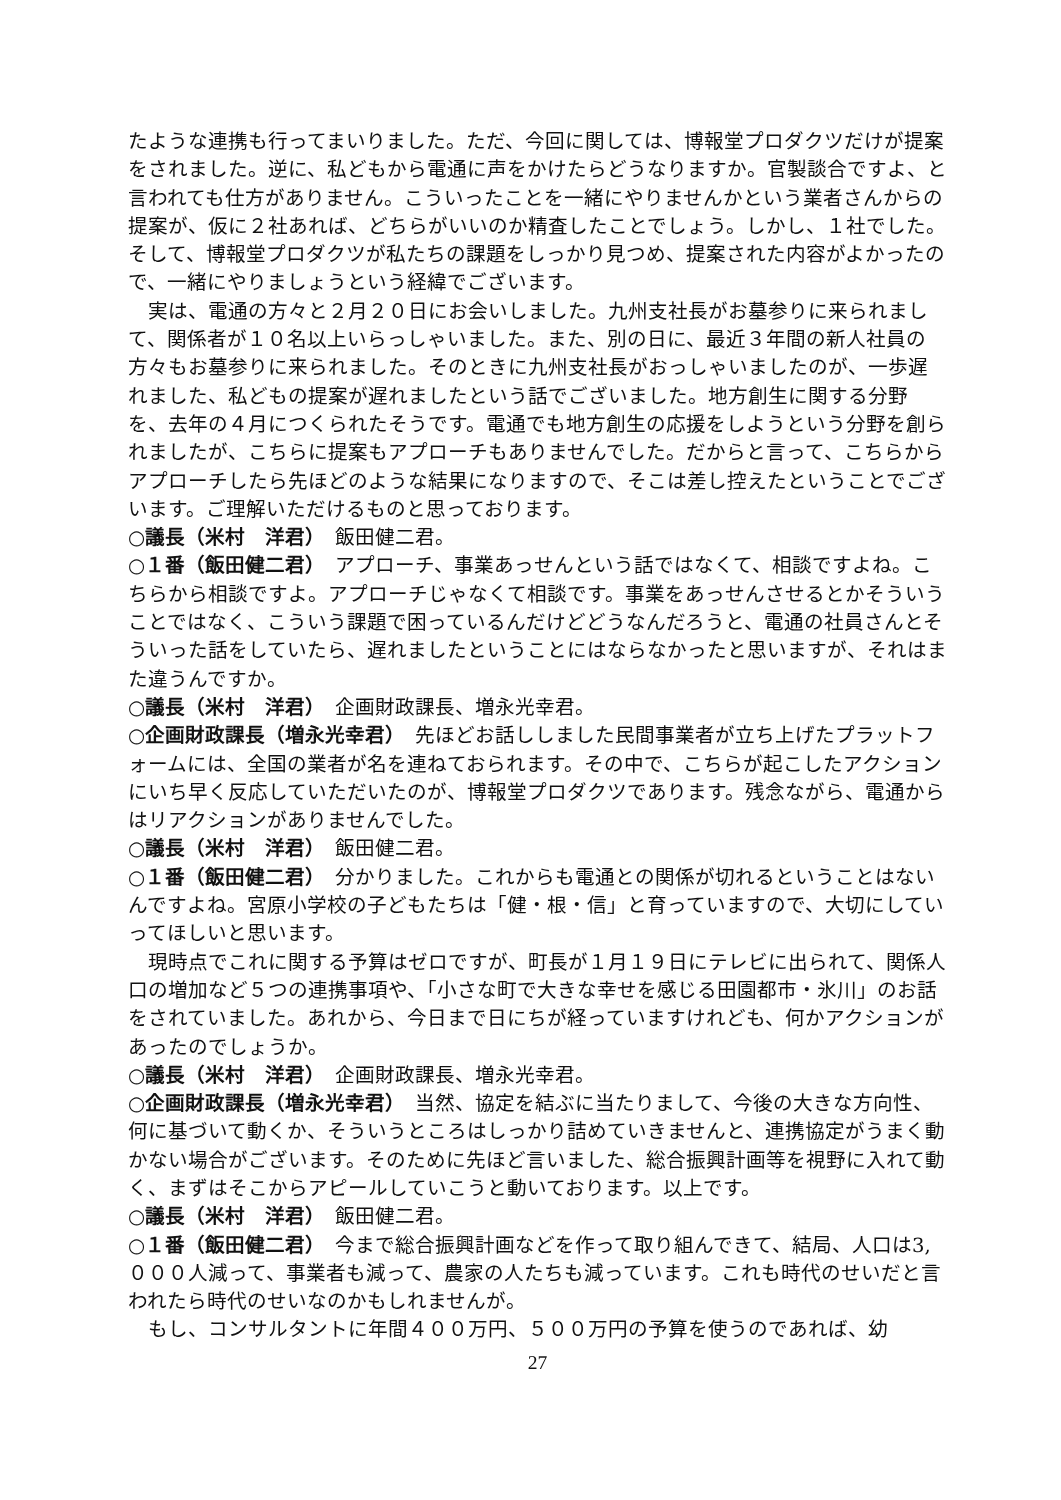たような連携も行ってまいりました。ただ、今回に関しては、博報堂プロダクツだけが提案をされました。逆に、私どもから電通に声をかけたらどうなりますか。官製談合ですよ、と言われても仕方がありません。こういったことを一緒にやりませんかという業者さんからの提案が、仮に２社あれば、どちらがいいのか精査したことでしょう。しかし、１社でした。そして、博報堂プロダクツが私たちの課題をしっかり見つめ、提案された内容がよかったので、一緒にやりましょうという経緯でございます。
実は、電通の方々と２月２０日にお会いしました。九州支社長がお墓参りに来られまして、関係者が１０名以上いらっしゃいました。また、別の日に、最近３年間の新人社員の方々もお墓参りに来られました。そのときに九州支社長がおっしゃいましたのが、一歩遅れました、私どもの提案が遅れましたという話でございました。地方創生に関する分野を、去年の４月につくられたそうです。電通でも地方創生の応援をしようという分野を創られましたが、こちらに提案もアプローチもありませんでした。だからと言って、こちらからアプローチしたら先ほどのような結果になりますので、そこは差し控えたということでございます。ご理解いただけるものと思っております。
○議長（米村　洋君）　飯田健二君。
○１番（飯田健二君）　アプローチ、事業あっせんという話ではなくて、相談ですよね。こちらから相談ですよ。アプローチじゃなくて相談です。事業をあっせんさせるとかそういうことではなく、こういう課題で困っているんだけどどうなんだろうと、電通の社員さんとそういった話をしていたら、遅れましたということにはならなかったと思いますが、それはまた違うんですか。
○議長（米村　洋君）　企画財政課長、増永光幸君。
○企画財政課長（増永光幸君）　先ほどお話ししました民間事業者が立ち上げたプラットフォームには、全国の業者が名を連ねておられます。その中で、こちらが起こしたアクションにいち早く反応していただいたのが、博報堂プロダクツであります。残念ながら、電通からはリアクションがありませんでした。
○議長（米村　洋君）　飯田健二君。
○１番（飯田健二君）　分かりました。これからも電通との関係が切れるということはないんですよね。宮原小学校の子どもたちは「健・根・信」と育っていますので、大切にしていってほしいと思います。
現時点でこれに関する予算はゼロですが、町長が１月１９日にテレビに出られて、関係人口の増加など５つの連携事項や、「小さな町で大きな幸せを感じる田園都市・氷川」のお話をされていました。あれから、今日まで日にちが経っていますけれども、何かアクションがあったのでしょうか。
○議長（米村　洋君）　企画財政課長、増永光幸君。
○企画財政課長（増永光幸君）　当然、協定を結ぶに当たりまして、今後の大きな方向性、何に基づいて動くか、そういうところはしっかり詰めていきませんと、連携協定がうまく動かない場合がございます。そのために先ほど言いました、総合振興計画等を視野に入れて動く、まずはそこからアピールしていこうと動いております。以上です。
○議長（米村　洋君）　飯田健二君。
○１番（飯田健二君）　今まで総合振興計画などを作って取り組んできて、結局、人口は3,０００人減って、事業者も減って、農家の人たちも減っています。これも時代のせいだと言われたら時代のせいなのかもしれませんが。
もし、コンサルタントに年間４００万円、５００万円の予算を使うのであれば、幼
27